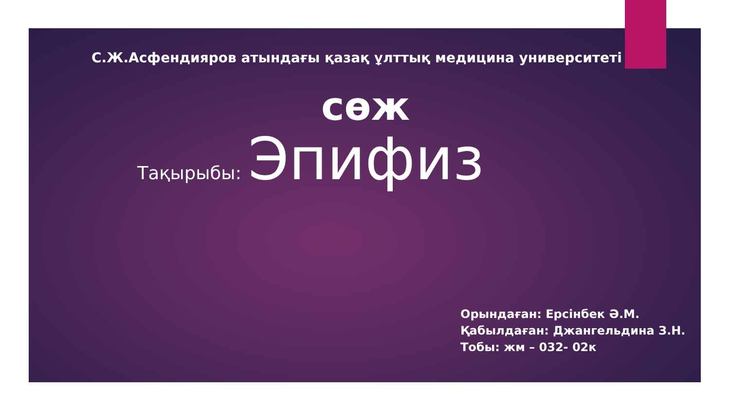С.Ж.Асфендияров атындағы қазақ ұлттық медицина университеті
сөж
Тақырыбы: Эпифиз
Орындаған: Ерсінбек Ә.М.
Қабылдаған: Джангельдина З.Н.
Тобы: жм – 032- 02к